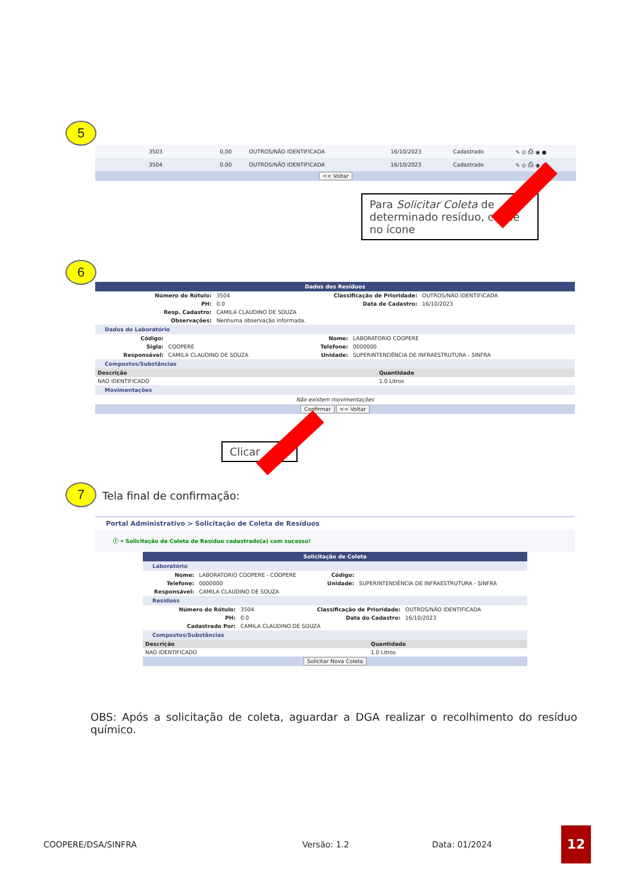5
| 3503 | 0,00 | OUTROS/NÃO IDENTIFICADA | 16/10/2023 | Cadastrado | ✎ ⊙ ⎙ ◉ ● |
| 3504 | 0,00 | OUTROS/NÃO IDENTIFICADA | 16/10/2023 | Cadastrado | ✎ ⊙ ⎙ ◉ ● |
<< Voltar
Para Solicitar Coleta de determinado resíduo, clique no ícone
6
Dados dos Resíduos
| Número do Rótulo: | 3504 | Classificação de Prioridade: | OUTROS/NÃO IDENTIFICADA |
| PH: | 0.0 | Data de Cadastro: | 16/10/2023 |
| Resp. Cadastro: | CAMILA CLAUDINO DE SOUZA | | |
| Observações: | Nenhuma observação informada. | | |
Dados do Laboratório
| Código: | | Nome: | LABORATORIO COOPERE |
| Sigla: | COOPERE | Telefone: | 0000000 |
| Responsável: | CAMILA CLAUDINO DE SOUZA | Unidade: | SUPERINTENDÊNCIA DE INFRAESTRUTURA - SINFRA |
Compostos/Substâncias
| Descrição | Quantidade |
| --- | --- |
| NAO IDENTIFICADO | 1.0 Litros |
Movimentações
Não existem movimentações
Confirmar << Voltar
Clicar
7 Tela final de confirmação:
Portal Administrativo > Solicitação de Coleta de Resíduos
ⓘ • Solicitação de Coleta de Resíduo cadastrado(a) com sucesso!
Solicitação de Coleta
Laboratório
| Nome: | LABORATORIO COOPERE - COOPERE | Código: | |
| Telefone: | 0000000 | Unidade: | SUPERINTENDÊNCIA DE INFRAESTRUTURA - SINFRA |
| Responsável: | CAMILA CLAUDINO DE SOUZA | | |
Resíduos
| Número do Rótulo: | 3504 | Classificação de Prioridade: | OUTROS/NÃO IDENTIFICADA |
| PH: | 0.0 | Data do Cadastro: | 16/10/2023 |
| Cadastrado Por: | CAMILA CLAUDINO DE SOUZA | | |
Compostos/Substâncias
| Descrição | Quantidade |
| --- | --- |
| NAO IDENTIFICADO | 1.0 Litros |
Solicitar Nova Coleta
OBS: Após a solicitação de coleta, aguardar a DGA realizar o recolhimento do resíduo químico.
COOPERE/DSA/SINFRA Versão: 1.2 Data: 01/2024 12